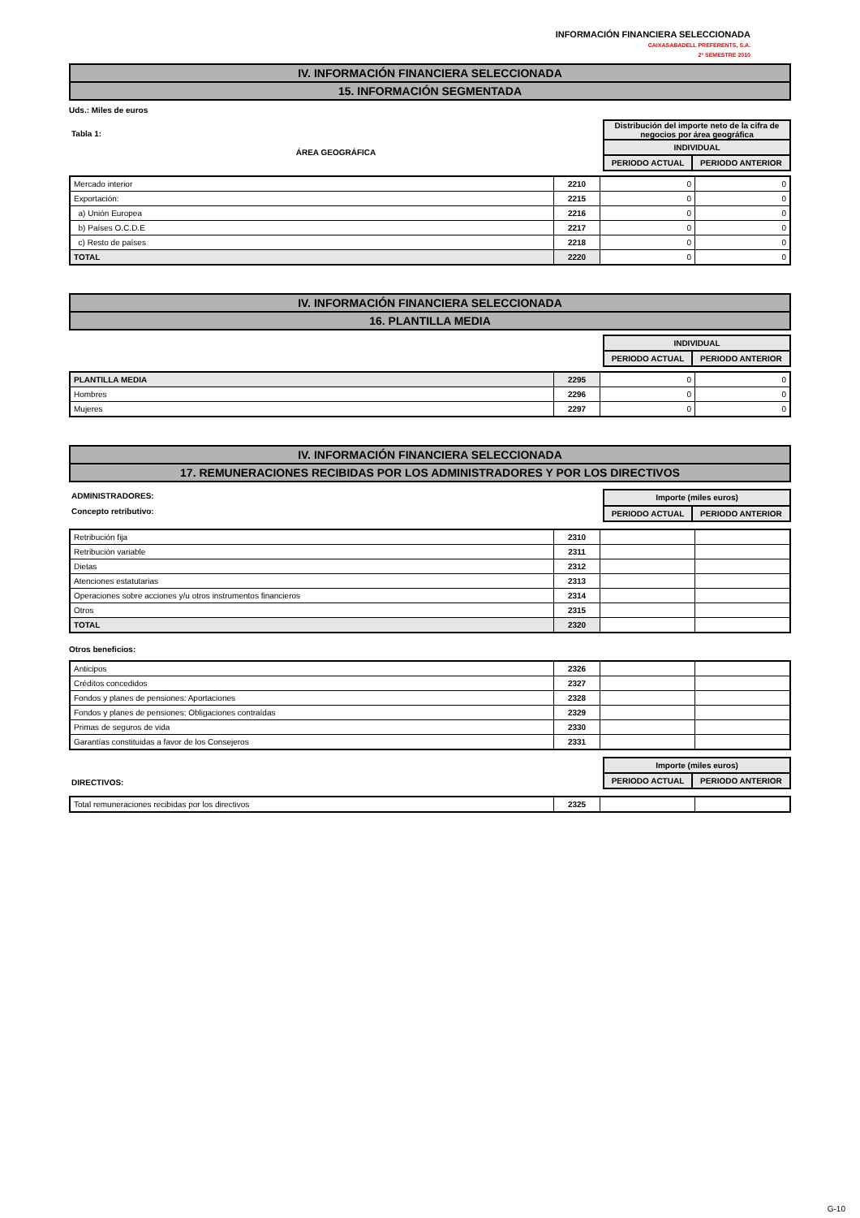INFORMACIÓN FINANCIERA SELECCIONADA
CAIXASABADELL PREFERENTS, S.A.
2º SEMESTRE 2010
IV. INFORMACIÓN FINANCIERA SELECCIONADA
15. INFORMACIÓN SEGMENTADA
Uds.: Miles de euros
Tabla 1:
ÁREA GEOGRÁFICA
| Distribución del importe neto de la cifra de negocios por área geográfica | |
| INDIVIDUAL | |
| PERIODO ACTUAL | PERIODO ANTERIOR |
| Mercado interior | 2210 | 0 | 0 |
| Exportación: | 2215 | 0 | 0 |
| a) Unión Europea | 2216 | 0 | 0 |
| b) Países O.C.D.E | 2217 | 0 | 0 |
| c) Resto de países | 2218 | 0 | 0 |
| TOTAL | 2220 | 0 | 0 |
IV. INFORMACIÓN FINANCIERA SELECCIONADA
16. PLANTILLA MEDIA
| INDIVIDUAL | |
| PERIODO ACTUAL | PERIODO ANTERIOR |
| PLANTILLA MEDIA | 2295 | 0 | 0 |
| Hombres | 2296 | 0 | 0 |
| Mujeres | 2297 | 0 | 0 |
IV. INFORMACIÓN FINANCIERA SELECCIONADA
17. REMUNERACIONES RECIBIDAS POR LOS ADMINISTRADORES Y POR LOS DIRECTIVOS
ADMINISTRADORES:
Concepto retributivo:
| Importe (miles euros) | |
| PERIODO ACTUAL | PERIODO ANTERIOR |
| Retribución fija | 2310 | | |
| Retribución variable | 2311 | | |
| Dietas | 2312 | | |
| Atenciones estatutarias | 2313 | | |
| Operaciones sobre acciones y/u otros instrumentos financieros | 2314 | | |
| Otros | 2315 | | |
| TOTAL | 2320 | | |
Otros beneficios:
| Anticipos | 2326 | | |
| Créditos concedidos | 2327 | | |
| Fondos y planes de pensiones: Aportaciones | 2328 | | |
| Fondos y planes de pensiones: Obligaciones contraídas | 2329 | | |
| Primas de seguros de vida | 2330 | | |
| Garantías constituidas a favor de los Consejeros | 2331 | | |
DIRECTIVOS:
| Importe (miles euros) | |
| PERIODO ACTUAL | PERIODO ANTERIOR |
| Total remuneraciones recibidas por los directivos | 2325 | | |
G-10